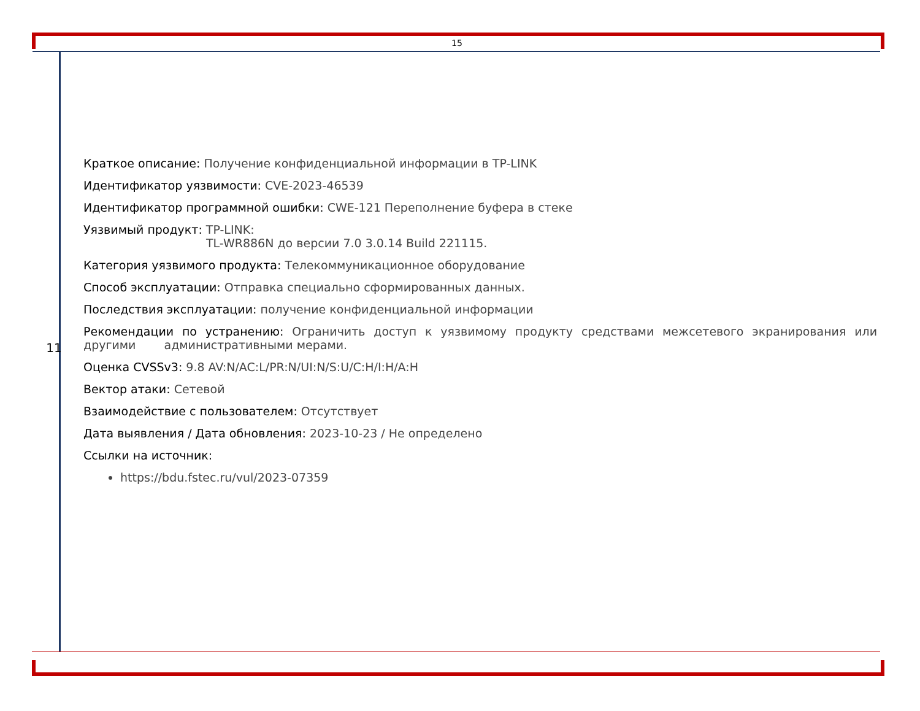15
11
Краткое описание: Получение конфиденциальной информации в TP-LINK
Идентификатор уязвимости: CVE-2023-46539
Идентификатор программной ошибки: CWE-121 Переполнение буфера в стеке
Уязвимый продукт: TP-LINK:
TL-WR886N до версии 7.0 3.0.14 Build 221115.
Категория уязвимого продукта: Телекоммуникационное оборудование
Способ эксплуатации: Отправка специально сформированных данных.
Последствия эксплуатации: получение конфиденциальной информации
Рекомендации по устранению: Ограничить доступ к уязвимому продукту средствами межсетевого экранирования или другими административными мерами.
Оценка CVSSv3: 9.8 AV:N/AC:L/PR:N/UI:N/S:U/C:H/I:H/A:H
Вектор атаки: Сетевой
Взаимодействие с пользователем: Отсутствует
Дата выявления / Дата обновления: 2023-10-23 / Не определено
Ссылки на источник:
https://bdu.fstec.ru/vul/2023-07359